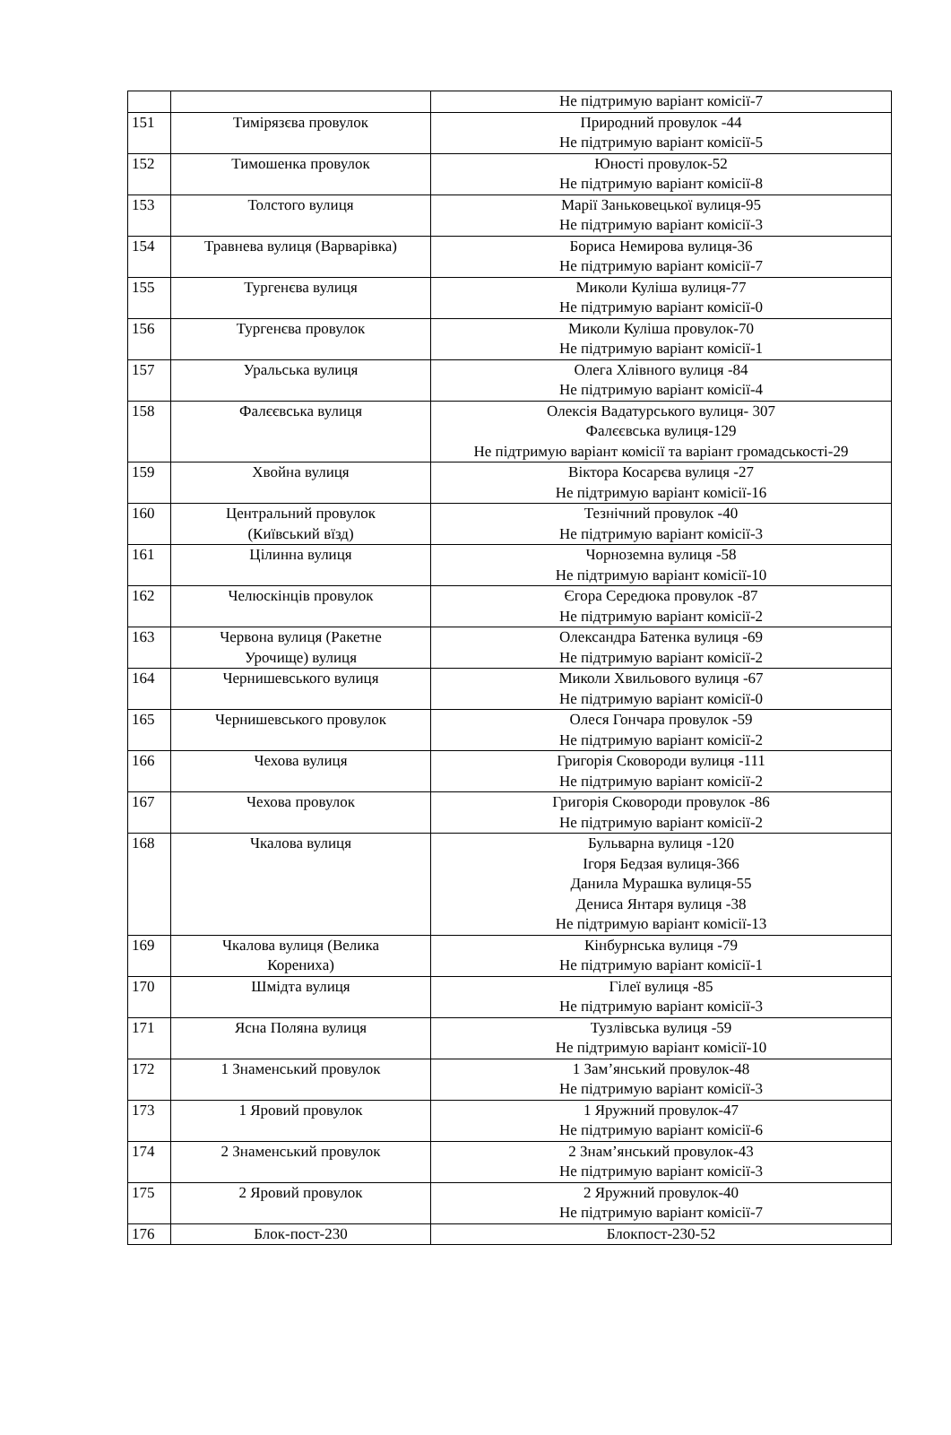| | | Не підтримую варіант комісії-7 |
| 151 | Тимірязєва провулок | Природний провулок -44 Не підтримую варіант комісії-5 |
| 152 | Тимошенка провулок | Юності провулок-52 Не підтримую варіант комісії-8 |
| 153 | Толстого вулиця | Марії Заньковецької вулиця-95 Не підтримую варіант комісії-3 |
| 154 | Травнева вулиця (Варварівка) | Бориса Немирова вулиця-36 Не підтримую варіант комісії-7 |
| 155 | Тургенєва вулиця | Миколи Куліша вулиця-77 Не підтримую варіант комісії-0 |
| 156 | Тургенєва провулок | Миколи Куліша провулок-70 Не підтримую варіант комісії-1 |
| 157 | Уральська вулиця | Олега Хлівного вулиця -84 Не підтримую варіант комісії-4 |
| 158 | Фалєєвська вулиця | Олексія Вадатурського вулиця- 307 Фалєєвська вулиця-129 Не підтримую варіант комісії та варіант громадськості-29 |
| 159 | Хвойна вулиця | Віктора Косарєва вулиця -27 Не підтримую варіант комісії-16 |
| 160 | Центральний провулок (Київський вїзд) | Тезнічний провулок -40 Не підтримую варіант комісії-3 |
| 161 | Цілинна вулиця | Чорноземна вулиця -58 Не підтримую варіант комісії-10 |
| 162 | Челюскінців провулок | Єгора Середюка провулок -87 Не підтримую варіант комісії-2 |
| 163 | Червона вулиця (Ракетне Урочище) вулиця | Олександра Батенка вулиця -69 Не підтримую варіант комісії-2 |
| 164 | Чернишевського вулиця | Миколи Хвильового вулиця -67 Не підтримую варіант комісії-0 |
| 165 | Чернишевського провулок | Олеся Гончара провулок -59 Не підтримую варіант комісії-2 |
| 166 | Чехова вулиця | Григорія Сковороди вулиця -111 Не підтримую варіант комісії-2 |
| 167 | Чехова провулок | Григорія Сковороди провулок -86 Не підтримую варіант комісії-2 |
| 168 | Чкалова вулиця | Бульварна вулиця -120 Ігоря Бедзая вулиця-366 Данила Мурашка вулиця-55 Дениса Янтаря вулиця -38 Не підтримую варіант комісії-13 |
| 169 | Чкалова вулиця (Велика Корениха) | Кінбурнська вулиця -79 Не підтримую варіант комісії-1 |
| 170 | Шмідта вулиця | Гілеї вулиця -85 Не підтримую варіант комісії-3 |
| 171 | Ясна Поляна вулиця | Тузлівська вулиця -59 Не підтримую варіант комісії-10 |
| 172 | 1 Знаменський провулок | 1 Зам’янський провулок-48 Не підтримую варіант комісії-3 |
| 173 | 1 Яровий провулок | 1 Яружний провулок-47 Не підтримую варіант комісії-6 |
| 174 | 2 Знаменський провулок | 2 Знам’янський провулок-43 Не підтримую варіант комісії-3 |
| 175 | 2 Яровий провулок | 2 Яружний провулок-40 Не підтримую варіант комісії-7 |
| 176 | Блок-пост-230 | Блокпост-230-52 |